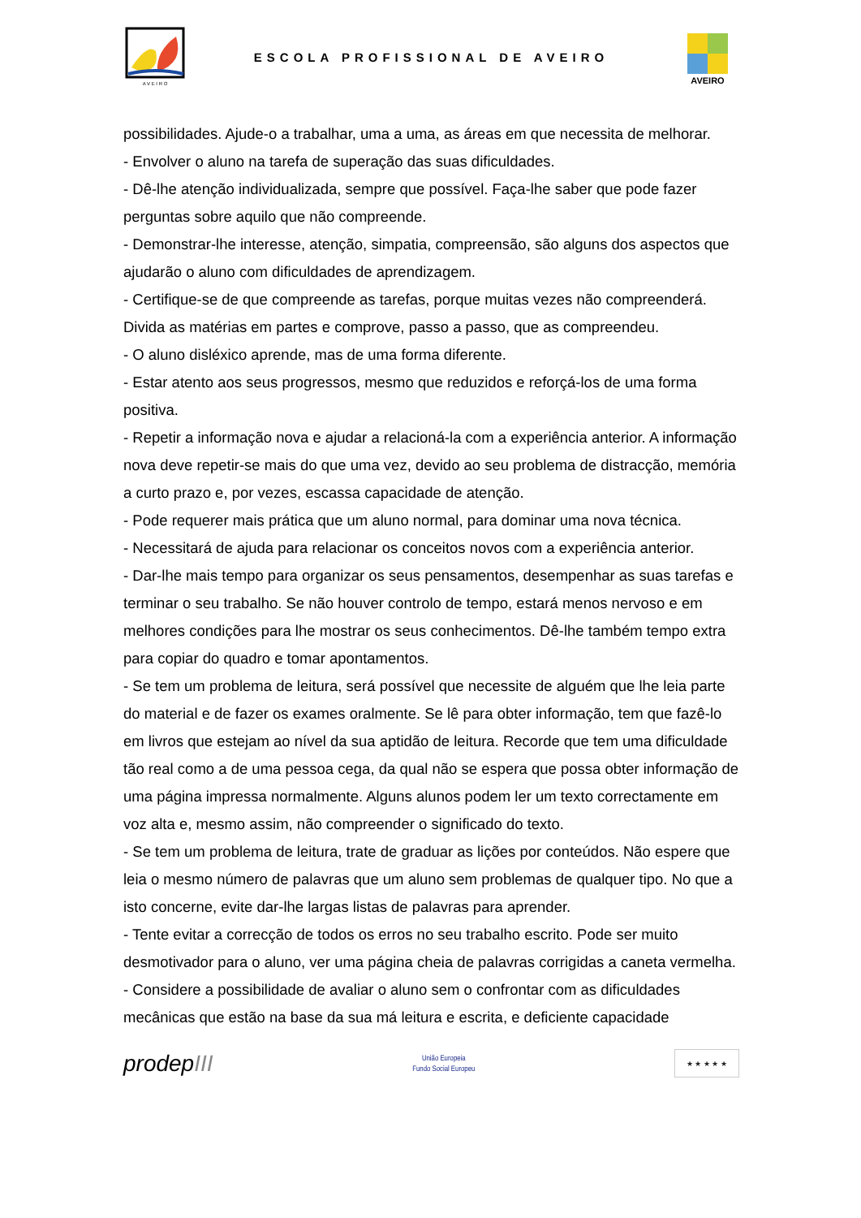A V E I R O
ESCOLA PROFISSIONAL DE AVEIRO
AVEIRO
possibilidades. Ajude-o a trabalhar, uma a uma, as áreas em que necessita de melhorar.
- Envolver o aluno na tarefa de superação das suas dificuldades.
- Dê-lhe atenção individualizada, sempre que possível. Faça-lhe saber que pode fazer perguntas sobre aquilo que não compreende.
- Demonstrar-lhe interesse, atenção, simpatia, compreensão, são alguns dos aspectos que ajudarão o aluno com dificuldades de aprendizagem.
- Certifique-se de que compreende as tarefas, porque muitas vezes não compreenderá. Divida as matérias em partes e comprove, passo a passo, que as compreendeu.
- O aluno disléxico aprende, mas de uma forma diferente.
- Estar atento aos seus progressos, mesmo que reduzidos e reforçá-los de uma forma positiva.
- Repetir a informação nova e ajudar a relacioná-la com a experiência anterior. A informação nova deve repetir-se mais do que uma vez, devido ao seu problema de distracção, memória a curto prazo e, por vezes, escassa capacidade de atenção.
- Pode requerer mais prática que um aluno normal, para dominar uma nova técnica.
- Necessitará de ajuda para relacionar os conceitos novos com a experiência anterior.
- Dar-lhe mais tempo para organizar os seus pensamentos, desempenhar as suas tarefas e terminar o seu trabalho. Se não houver controlo de tempo, estará menos nervoso e em melhores condições para lhe mostrar os seus conhecimentos. Dê-lhe também tempo extra para copiar do quadro e tomar apontamentos.
- Se tem um problema de leitura, será possível que necessite de alguém que lhe leia parte do material e de fazer os exames oralmente. Se lê para obter informação, tem que fazê-lo em livros que estejam ao nível da sua aptidão de leitura. Recorde que tem uma dificuldade tão real como a de uma pessoa cega, da qual não se espera que possa obter informação de uma página impressa normalmente. Alguns alunos podem ler um texto correctamente em voz alta e, mesmo assim, não compreender o significado do texto.
- Se tem um problema de leitura, trate de graduar as lições por conteúdos. Não espere que leia o mesmo número de palavras que um aluno sem problemas de qualquer tipo. No que a isto concerne, evite dar-lhe largas listas de palavras para aprender.
- Tente evitar a correcção de todos os erros no seu trabalho escrito. Pode ser muito desmotivador para o aluno, ver uma página cheia de palavras corrigidas a caneta vermelha.
- Considere a possibilidade de avaliar o aluno sem o confrontar com as dificuldades mecânicas que estão na base da sua má leitura e escrita, e deficiente capacidade
prodepIII
União Europeia
Fundo Social Europeu
★ ★ ★ ★ ★